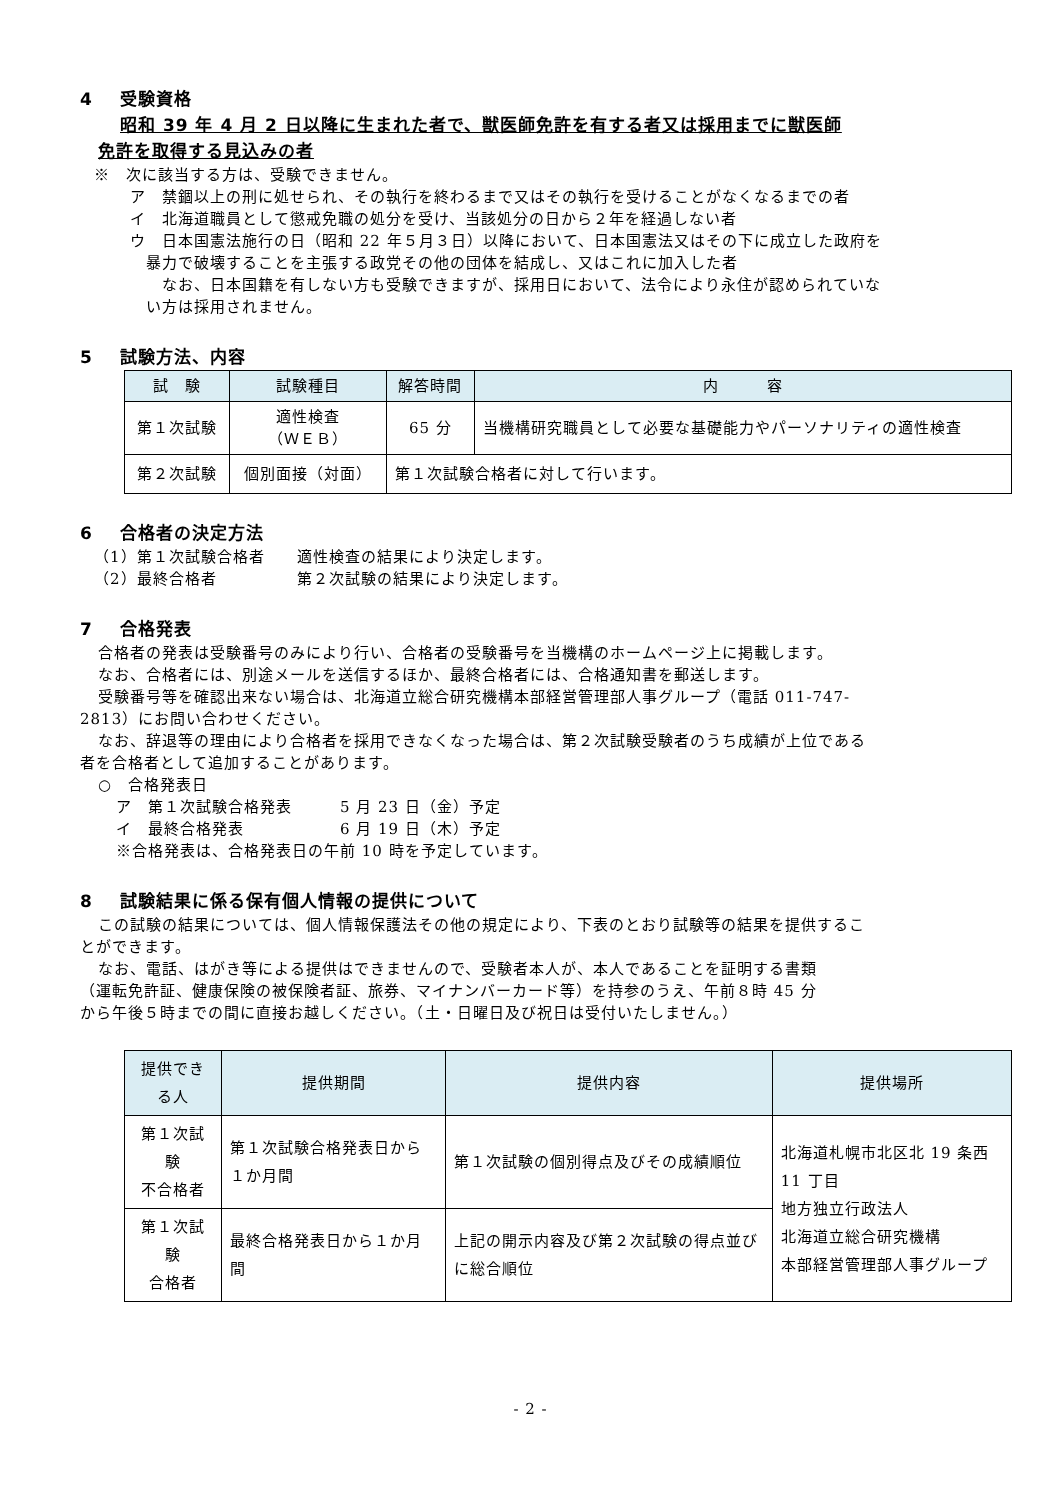4 受験資格
昭和 39 年 4 月 2 日以降に生まれた者で、獣医師免許を有する者又は採用までに獣医師
免許を取得する見込みの者
※　次に該当する方は、受験できません。
ア　禁錮以上の刑に処せられ、その執行を終わるまで又はその執行を受けることがなくなるまでの者
イ　北海道職員として懲戒免職の処分を受け、当該処分の日から２年を経過しない者
ウ　日本国憲法施行の日（昭和 22 年５月３日）以降において、日本国憲法又はその下に成立した政府を
暴力で破壊することを主張する政党その他の団体を結成し、又はこれに加入した者
なお、日本国籍を有しない方も受験できますが、採用日において、法令により永住が認められていな
い方は採用されません。
5 試験方法、内容
| 試 験 | 試験種目 | 解答時間 | 内 容 |
| --- | --- | --- | --- |
| 第１次試験 | 適性検査 （ＷＥＢ） | 65 分 | 当機構研究職員として必要な基礎能力やパーソナリティの適性検査 |
| 第２次試験 | 個別面接（対面） | 第１次試験合格者に対して行います。 | |
6 合格者の決定方法
（1）第１次試験合格者　　適性検査の結果により決定します。
（2）最終合格者　　　　　第２次試験の結果により決定します。
7 合格発表
合格者の発表は受験番号のみにより行い、合格者の受験番号を当機構のホームページ上に掲載します。
なお、合格者には、別途メールを送信するほか、最終合格者には、合格通知書を郵送します。
受験番号等を確認出来ない場合は、北海道立総合研究機構本部経営管理部人事グループ（電話 011-747-
2813）にお問い合わせください。
なお、辞退等の理由により合格者を採用できなくなった場合は、第２次試験受験者のうち成績が上位である
者を合格者として追加することがあります。
○　合格発表日
ア　第１次試験合格発表　　　5 月 23 日（金）予定
イ　最終合格発表　　　　　　6 月 19 日（木）予定
※合格発表は、合格発表日の午前 10 時を予定しています。
8 試験結果に係る保有個人情報の提供について
この試験の結果については、個人情報保護法その他の規定により、下表のとおり試験等の結果を提供するこ
とができます。
なお、電話、はがき等による提供はできませんので、受験者本人が、本人であることを証明する書類
（運転免許証、健康保険の被保険者証、旅券、マイナンバーカード等）を持参のうえ、午前８時 45 分
から午後５時までの間に直接お越しください。（土・日曜日及び祝日は受付いたしません。）
| 提供できる人 | 提供期間 | 提供内容 | 提供場所 |
| --- | --- | --- | --- |
| 第１次試験 不合格者 | 第１次試験合格発表日から１か月間 | 第１次試験の個別得点及びその成績順位 | 北海道札幌市北区北 19 条西 11 丁目 地方独立行政法人 北海道立総合研究機構 本部経営管理部人事グループ |
| 第１次試験 合格者 | 最終合格発表日から１か月間 | 上記の開示内容及び第２次試験の得点並びに総合順位 | |
- 2 -